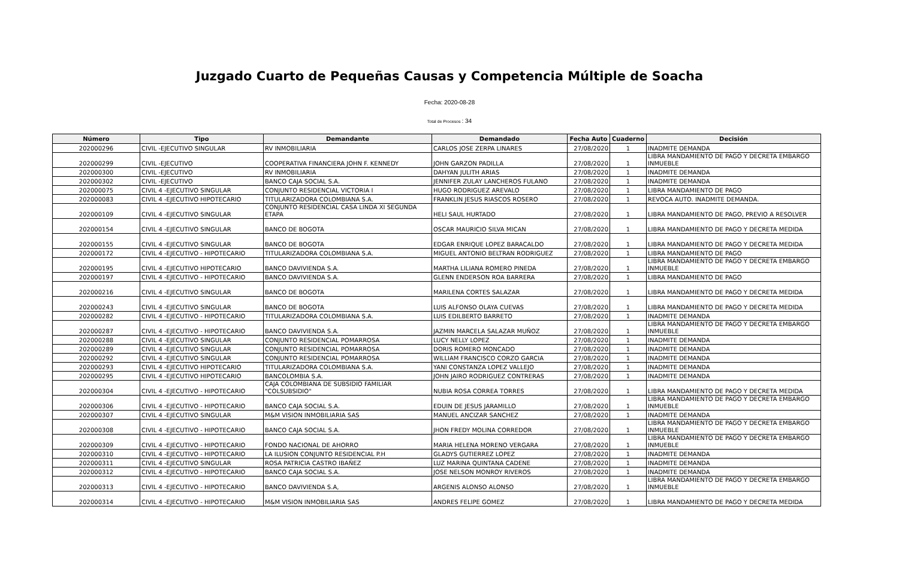Juzgado Cuarto de Pequeñas Causas y Competencia Múltiple de Soacha
Fecha: 2020-08-28
Total de Procesos : 34
| Número | Tipo | Demandante | Demandado | Fecha Auto | Cuaderno | Decisión |
| --- | --- | --- | --- | --- | --- | --- |
| 202000296 | CIVIL -EJECUTIVO SINGULAR | RV INMOBILIARIA | CARLOS JOSE ZERPA LINARES | 27/08/2020 | 1 | INADMITE DEMANDA |
| 202000299 | CIVIL -EJECUTIVO | COOPERATIVA FINANCIERA JOHN F. KENNEDY | JOHN GARZON PADILLA | 27/08/2020 | 1 | LIBRA MANDAMIENTO DE PAGO Y DECRETA EMBARGO INMUEBLE |
| 202000300 | CIVIL -EJECUTIVO | RV INMOBILIARIA | DAHYAN JULITH ARIAS | 27/08/2020 | 1 | INADMITE DEMANDA |
| 202000302 | CIVIL -EJECUTIVO | BANCO CAJA SOCIAL S.A. | JENNIFER ZULAY LANCHEROS FULANO | 27/08/2020 | 1 | INADMITE DEMANDA |
| 202000075 | CIVIL 4 -EJECUTIVO SINGULAR | CONJUNTO RESIDENCIAL VICTORIA I | HUGO RODRIGUEZ AREVALO | 27/08/2020 | 1 | LIBRA MANDAMIENTO DE PAGO |
| 202000083 | CIVIL 4 -EJECUTIVO HIPOTECARIO | TITULARIZADORA COLOMBIANA S.A. | FRANKLIN JESUS RIASCOS ROSERO | 27/08/2020 | 1 | REVOCA AUTO. INADMITE DEMANDA. |
| 202000109 | CIVIL 4 -EJECUTIVO SINGULAR | CONJUNTO RESIDENCIAL CASA LINDA XI SEGUNDA ETAPA | HELI SAUL HURTADO | 27/08/2020 | 1 | LIBRA MANDAMIENTO DE PAGO, PREVIO A RESOLVER |
| 202000154 | CIVIL 4 -EJECUTIVO SINGULAR | BANCO DE BOGOTA | OSCAR MAURICIO SILVA MICAN | 27/08/2020 | 1 | LIBRA MANDAMIENTO DE PAGO Y DECRETA MEDIDA |
| 202000155 | CIVIL 4 -EJECUTIVO SINGULAR | BANCO DE BOGOTA | EDGAR ENRIQUE LOPEZ BARACALDO | 27/08/2020 | 1 | LIBRA MANDAMIENTO DE PAGO Y DECRETA MEDIDA |
| 202000172 | CIVIL 4 -EJECUTIVO - HIPOTECARIO | TITULARIZADORA COLOMBIANA S.A. | MIGUEL ANTONIO BELTRAN RODRIGUEZ | 27/08/2020 | 1 | LIBRA MANDAMIENTO DE PAGO |
| 202000195 | CIVIL 4 -EJECUTIVO HIPOTECARIO | BANCO DAVIVIENDA S.A. | MARTHA LILIANA ROMERO PINEDA | 27/08/2020 | 1 | LIBRA MANDAMIENTO DE PAGO Y DECRETA EMBARGO INMUEBLE |
| 202000197 | CIVIL 4 -EJECUTIVO - HIPOTECARIO | BANCO DAVIVIENDA S.A. | GLENN ENDERSON ROA BARRERA | 27/08/2020 | 1 | LIBRA MANDAMIENTO DE PAGO |
| 202000216 | CIVIL 4 -EJECUTIVO SINGULAR | BANCO DE BOGOTA | MARILENA CORTES SALAZAR | 27/08/2020 | 1 | LIBRA MANDAMIENTO DE PAGO Y DECRETA MEDIDA |
| 202000243 | CIVIL 4 -EJECUTIVO SINGULAR | BANCO DE BOGOTA | LUIS ALFONSO OLAYA CUEVAS | 27/08/2020 | 1 | LIBRA MANDAMIENTO DE PAGO Y DECRETA MEDIDA |
| 202000282 | CIVIL 4 -EJECUTIVO - HIPOTECARIO | TITULARIZADORA COLOMBIANA S.A. | LUIS EDILBERTO BARRETO | 27/08/2020 | 1 | INADMITE DEMANDA |
| 202000287 | CIVIL 4 -EJECUTIVO - HIPOTECARIO | BANCO DAVIVIENDA S.A. | JAZMIN MARCELA SALAZAR MUÑOZ | 27/08/2020 | 1 | LIBRA MANDAMIENTO DE PAGO Y DECRETA EMBARGO INMUEBLE |
| 202000288 | CIVIL 4 -EJECUTIVO SINGULAR | CONJUNTO RESIDENCIAL POMARROSA | LUCY NELLY LOPEZ | 27/08/2020 | 1 | INADMITE DEMANDA |
| 202000289 | CIVIL 4 -EJECUTIVO SINGULAR | CONJUNTO RESIDENCIAL POMARROSA | DORIS ROMERO MONCADO | 27/08/2020 | 1 | INADMITE DEMANDA |
| 202000292 | CIVIL 4 -EJECUTIVO SINGULAR | CONJUNTO RESIDENCIAL POMARROSA | WILLIAM FRANCISCO CORZO GARCIA | 27/08/2020 | 1 | INADMITE DEMANDA |
| 202000293 | CIVIL 4 -EJECUTIVO HIPOTECARIO | TITULARIZADORA COLOMBIANA S.A. | YANI CONSTANZA LOPEZ VALLEJO | 27/08/2020 | 1 | INADMITE DEMANDA |
| 202000295 | CIVIL 4 -EJECUTIVO HIPOTECARIO | BANCOLOMBIA S.A. | JOHN JAIRO RODRIGUEZ CONTRERAS | 27/08/2020 | 1 | INADMITE DEMANDA |
| 202000304 | CIVIL 4 -EJECUTIVO - HIPOTECARIO | CAJA COLOMBIANA DE SUBSIDIO FAMILIAR "COLSUBSIDIO" | NUBIA ROSA CORREA TORRES | 27/08/2020 | 1 | LIBRA MANDAMIENTO DE PAGO Y DECRETA MEDIDA |
| 202000306 | CIVIL 4 -EJECUTIVO - HIPOTECARIO | BANCO CAJA SOCIAL S.A. | EDUIN DE JESUS JARAMILLO | 27/08/2020 | 1 | LIBRA MANDAMIENTO DE PAGO Y DECRETA EMBARGO INMUEBLE |
| 202000307 | CIVIL 4 -EJECUTIVO SINGULAR | M&M VISION INMOBILIARIA SAS | MANUEL ANCIZAR SANCHEZ | 27/08/2020 | 1 | INADMITE DEMANDA |
| 202000308 | CIVIL 4 -EJECUTIVO - HIPOTECARIO | BANCO CAJA SOCIAL S.A. | JHON FREDY MOLINA CORREDOR | 27/08/2020 | 1 | LIBRA MANDAMIENTO DE PAGO Y DECRETA EMBARGO INMUEBLE |
| 202000309 | CIVIL 4 -EJECUTIVO - HIPOTECARIO | FONDO NACIONAL DE AHORRO | MARIA HELENA MORENO VERGARA | 27/08/2020 | 1 | LIBRA MANDAMIENTO DE PAGO Y DECRETA EMBARGO INMUEBLE |
| 202000310 | CIVIL 4 -EJECUTIVO - HIPOTECARIO | LA ILUSION CONJUNTO RESIDENCIAL P.H | GLADYS GUTIERREZ LOPEZ | 27/08/2020 | 1 | INADMITE DEMANDA |
| 202000311 | CIVIL 4 -EJECUTIVO SINGULAR | ROSA PATRICIA CASTRO IBAÑEZ | LUZ MARINA QUINTANA CADENE | 27/08/2020 | 1 | INADMITE DEMANDA |
| 202000312 | CIVIL 4 -EJECUTIVO - HIPOTECARIO | BANCO CAJA SOCIAL S.A. | JOSE NELSON MONROY RIVEROS | 27/08/2020 | 1 | INADMITE DEMANDA |
| 202000313 | CIVIL 4 -EJECUTIVO - HIPOTECARIO | BANCO DAVIVIENDA S.A, | ARGENIS ALONSO ALONSO | 27/08/2020 | 1 | LIBRA MANDAMIENTO DE PAGO Y DECRETA EMBARGO INMUEBLE |
| 202000314 | CIVIL 4 -EJECUTIVO - HIPOTECARIO | M&M VISION INMOBILIARIA SAS | ANDRES FELIPE GOMEZ | 27/08/2020 | 1 | LIBRA MANDAMIENTO DE PAGO Y DECRETA MEDIDA |